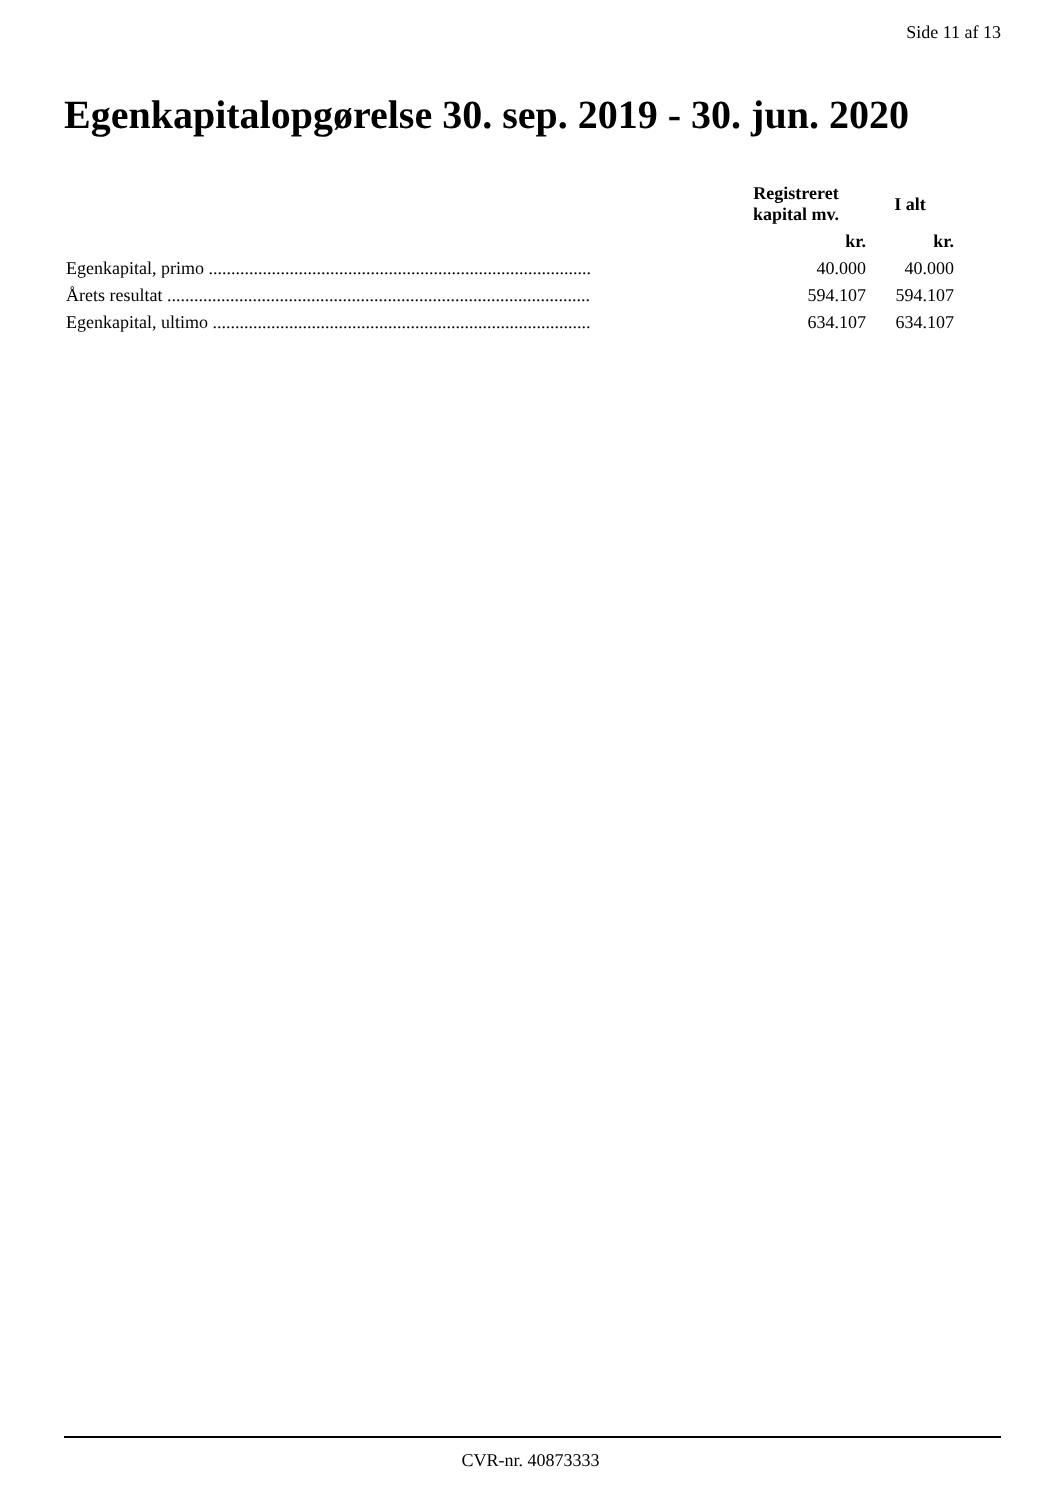Side 11 af 13
Egenkapitalopgørelse 30. sep. 2019 - 30. jun. 2020
| | Registreret kapital mv. | I alt |
| --- | --- | --- |
| | kr. | kr. |
| Egenkapital, primo ..................................................................................... | 40.000 | 40.000 |
| Årets resultat .............................................................................................. | 594.107 | 594.107 |
| Egenkapital, ultimo .................................................................................... | 634.107 | 634.107 |
CVR-nr. 40873333